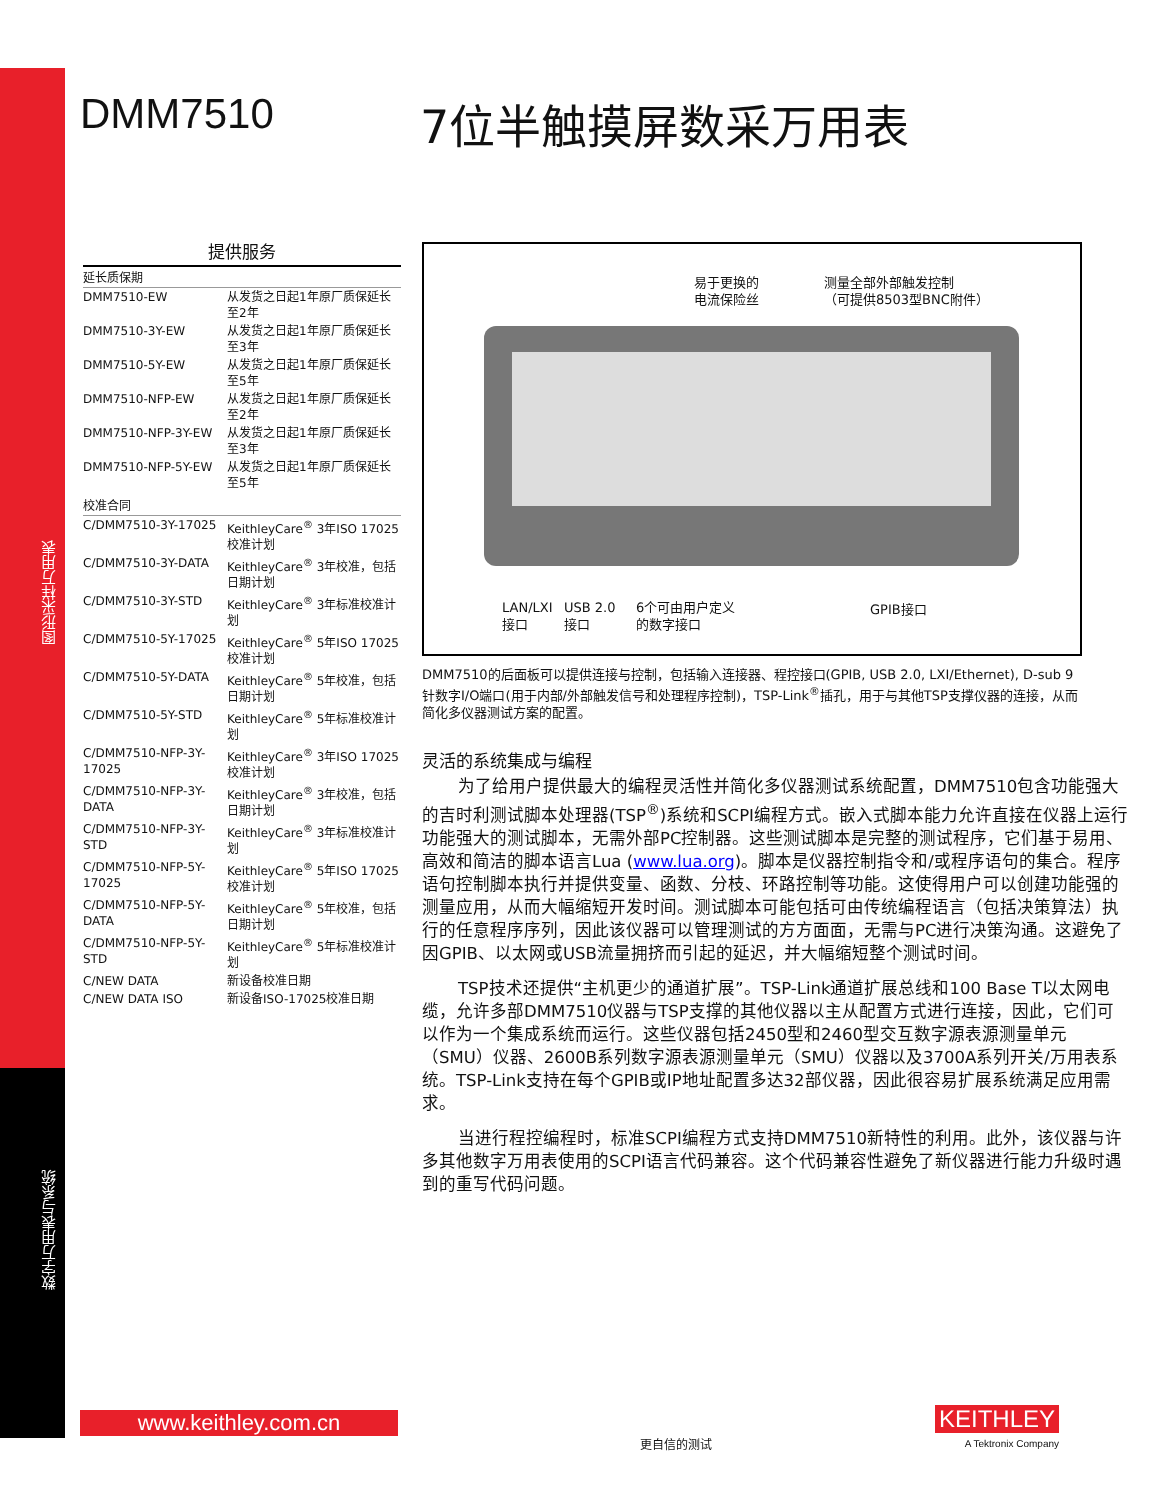图形采样万用表
数字万用表与系统
DMM7510 7位半触摸屏数采万用表
提供服务
| 延长质保期 | |
| DMM7510-EW | 从发货之日起1年原厂质保延长至2年 |
| DMM7510-3Y-EW | 从发货之日起1年原厂质保延长至3年 |
| DMM7510-5Y-EW | 从发货之日起1年原厂质保延长至5年 |
| DMM7510-NFP-EW | 从发货之日起1年原厂质保延长至2年 |
| DMM7510-NFP-3Y-EW | 从发货之日起1年原厂质保延长至3年 |
| DMM7510-NFP-5Y-EW | 从发货之日起1年原厂质保延长至5年 |
| 校准合同 | |
| C/DMM7510-3Y-17025 | KeithleyCare<sup>®</sup> 3年ISO 17025校准计划 |
| C/DMM7510-3Y-DATA | KeithleyCare<sup>®</sup> 3年校准，包括日期计划 |
| C/DMM7510-3Y-STD | KeithleyCare<sup>®</sup> 3年标准校准计划 |
| C/DMM7510-5Y-17025 | KeithleyCare<sup>®</sup> 5年ISO 17025校准计划 |
| C/DMM7510-5Y-DATA | KeithleyCare<sup>®</sup> 5年校准，包括日期计划 |
| C/DMM7510-5Y-STD | KeithleyCare<sup>®</sup> 5年标准校准计划 |
| C/DMM7510-NFP-3Y-17025 | KeithleyCare<sup>®</sup> 3年ISO 17025校准计划 |
| C/DMM7510-NFP-3Y-DATA | KeithleyCare<sup>®</sup> 3年校准，包括日期计划 |
| C/DMM7510-NFP-3Y-STD | KeithleyCare<sup>®</sup> 3年标准校准计划 |
| C/DMM7510-NFP-5Y-17025 | KeithleyCare<sup>®</sup> 5年ISO 17025校准计划 |
| C/DMM7510-NFP-5Y-DATA | KeithleyCare<sup>®</sup> 5年校准，包括日期计划 |
| C/DMM7510-NFP-5Y-STD | KeithleyCare<sup>®</sup> 5年标准校准计划 |
| C/NEW DATA | 新设备校准日期 |
| C/NEW DATA ISO | 新设备ISO-17025校准日期 |
易于更换的
电流保险丝
测量全部外部触发控制
（可提供8503型BNC附件）
LAN/LXI
接口
USB 2.0
接口
6个可由用户定义
的数字接口
GPIB接口
DMM7510的后面板可以提供连接与控制，包括输入连接器、程控接口(GPIB, USB 2.0, LXI/Ethernet), D-sub 9针数字I/O端口(用于内部/外部触发信号和处理程序控制)，TSP-Link<sup>®</sup>插孔，用于与其他TSP支撑仪器的连接，从而简化多仪器测试方案的配置。
灵活的系统集成与编程
为了给用户提供最大的编程灵活性并简化多仪器测试系统配置，DMM7510包含功能强大的吉时利测试脚本处理器(TSP<sup>®</sup>)系统和SCPI编程方式。嵌入式脚本能力允许直接在仪器上运行功能强大的测试脚本，无需外部PC控制器。这些测试脚本是完整的测试程序，它们基于易用、高效和简洁的脚本语言Lua (www.lua.org)。脚本是仪器控制指令和/或程序语句的集合。程序语句控制脚本执行并提供变量、函数、分枝、环路控制等功能。这使得用户可以创建功能强的测量应用，从而大幅缩短开发时间。测试脚本可能包括可由传统编程语言（包括决策算法）执行的任意程序序列，因此该仪器可以管理测试的方方面面，无需与PC进行决策沟通。这避免了因GPIB、以太网或USB流量拥挤而引起的延迟，并大幅缩短整个测试时间。
TSP技术还提供“主机更少的通道扩展”。TSP-Link通道扩展总线和100 Base T以太网电缆，允许多部DMM7510仪器与TSP支撑的其他仪器以主从配置方式进行连接，因此，它们可以作为一个集成系统而运行。这些仪器包括2450型和2460型交互数字源表源测量单元（SMU）仪器、2600B系列数字源表源测量单元（SMU）仪器以及3700A系列开关/万用表系统。TSP-Link支持在每个GPIB或IP地址配置多达32部仪器，因此很容易扩展系统满足应用需求。
当进行程控编程时，标准SCPI编程方式支持DMM7510新特性的利用。此外，该仪器与许多其他数字万用表使用的SCPI语言代码兼容。这个代码兼容性避免了新仪器进行能力升级时遇到的重写代码问题。
www.keithley.com.cn
更自信的测试
KEITHLEY
A Tektronix Company